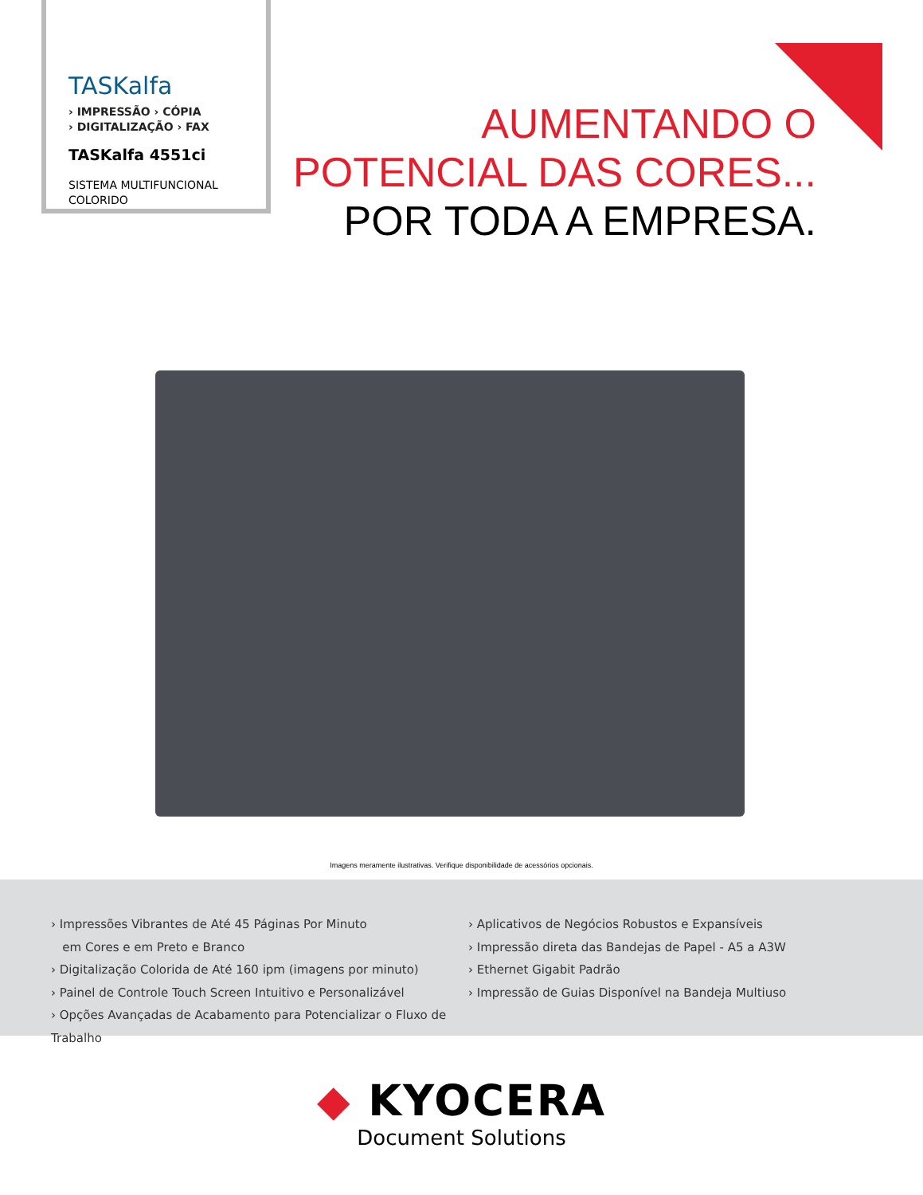TASKalfa
› IMPRESSÃO › CÓPIA
› DIGITALIZAÇÃO › FAX
TASKalfa 4551ci
SISTEMA MULTIFUNCIONAL
COLORIDO
AUMENTANDO O
POTENCIAL DAS CORES...
POR TODA A EMPRESA.
Imagens meramente ilustrativas. Verifique disponibilidade de acessórios opcionais.
› Impressões Vibrantes de Até 45 Páginas Por Minuto
em Cores e em Preto e Branco
› Digitalização Colorida de Até 160 ipm (imagens por minuto)
› Painel de Controle Touch Screen Intuitivo e Personalizável
› Opções Avançadas de Acabamento para Potencializar o Fluxo de Trabalho
› Aplicativos de Negócios Robustos e Expansíveis
› Impressão direta das Bandejas de Papel - A5 a A3W
› Ethernet Gigabit Padrão
› Impressão de Guias Disponível na Bandeja Multiuso
◆ KYOCERA
Document Solutions